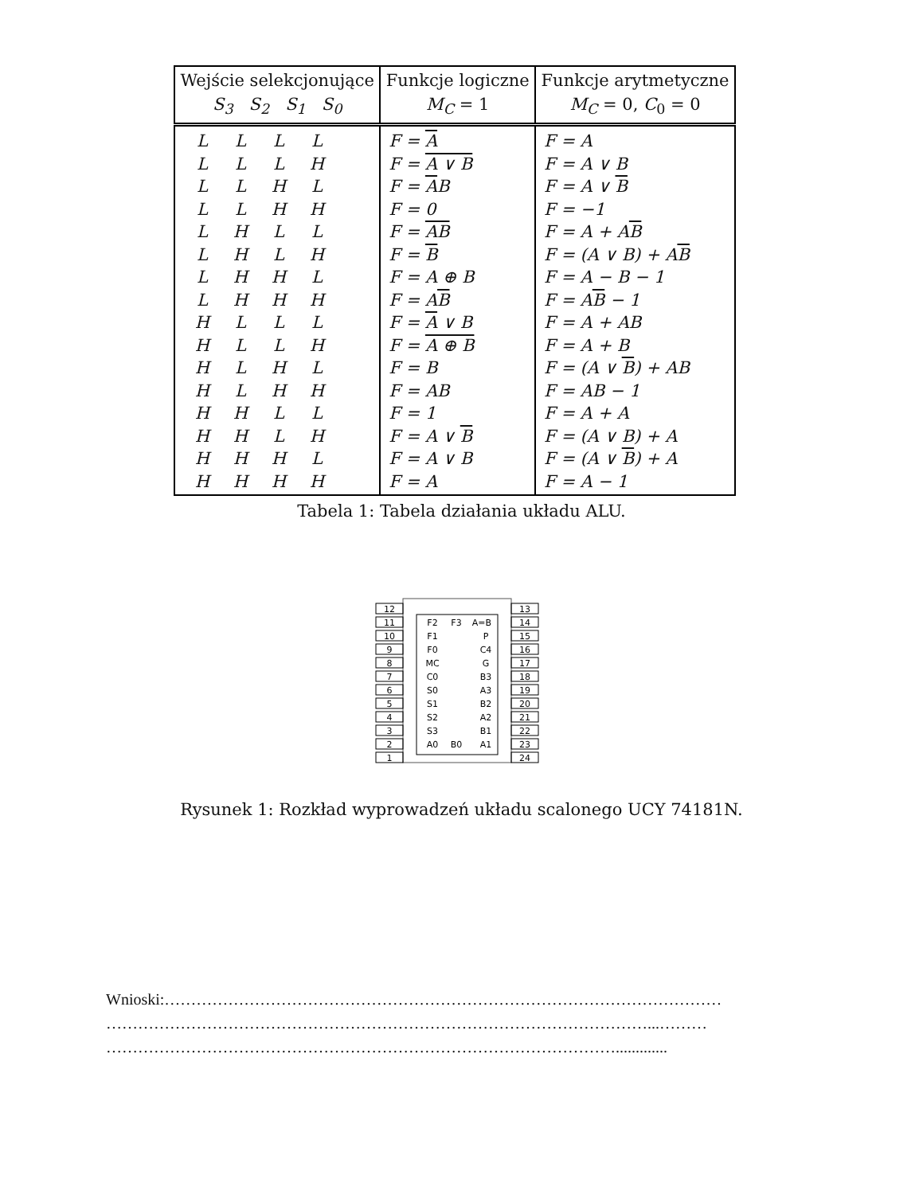| Wejście selekcjonujące S<sub>3</sub> S<sub>2</sub> S<sub>1</sub> S<sub>0</sub> | Funkcje logiczne M<sub>C</sub> = 1 | Funkcje arytmetyczne M<sub>C</sub> = 0, C<sub>0</sub> = 0 |
| --- | --- | --- |
| L L L L | F = A | F = A |
| L L L H | F = A ∨ B | F = A ∨ B |
| L L H L | F = A B | F = A ∨ B |
| L L H H | F = 0 | F = −1 |
| L H L L | F = AB | F = A + A B |
| L H L H | F = B | F = (A ∨ B) + A B |
| L H H L | F = A ⊕ B | F = A − B − 1 |
| L H H H | F = A B | F = A B − 1 |
| H L L L | F = A ∨ B | F = A + AB |
| H L L H | F = A ⊕ B | F = A + B |
| H L H L | F = B | F = (A ∨ B ) + AB |
| H L H H | F = AB | F = AB − 1 |
| H H L L | F = 1 | F = A + A |
| H H L H | F = A ∨ B | F = (A ∨ B) + A |
| H H H L | F = A ∨ B | F = (A ∨ B ) + A |
| H H H H | F = A | F = A − 1 |
Tabela 1: Tabela działania układu ALU.
12
11
10
9
8
7
6
5
4
3
2
1
13
14
15
16
17
18
19
20
21
22
23
24
F2
F3
A=B
F1
P
F0
C4
MC
G
C0
B3
S0
A3
S1
B2
S2
A2
S3
B1
A0
B0
A1
Rysunek 1: Rozkład wyprowadzeń układu scalonego UCY 74181N.
Wnioski:……………………………………………………………………………………………
…………………………………………………………………………………………...………
…………………………………………………………………………………….............